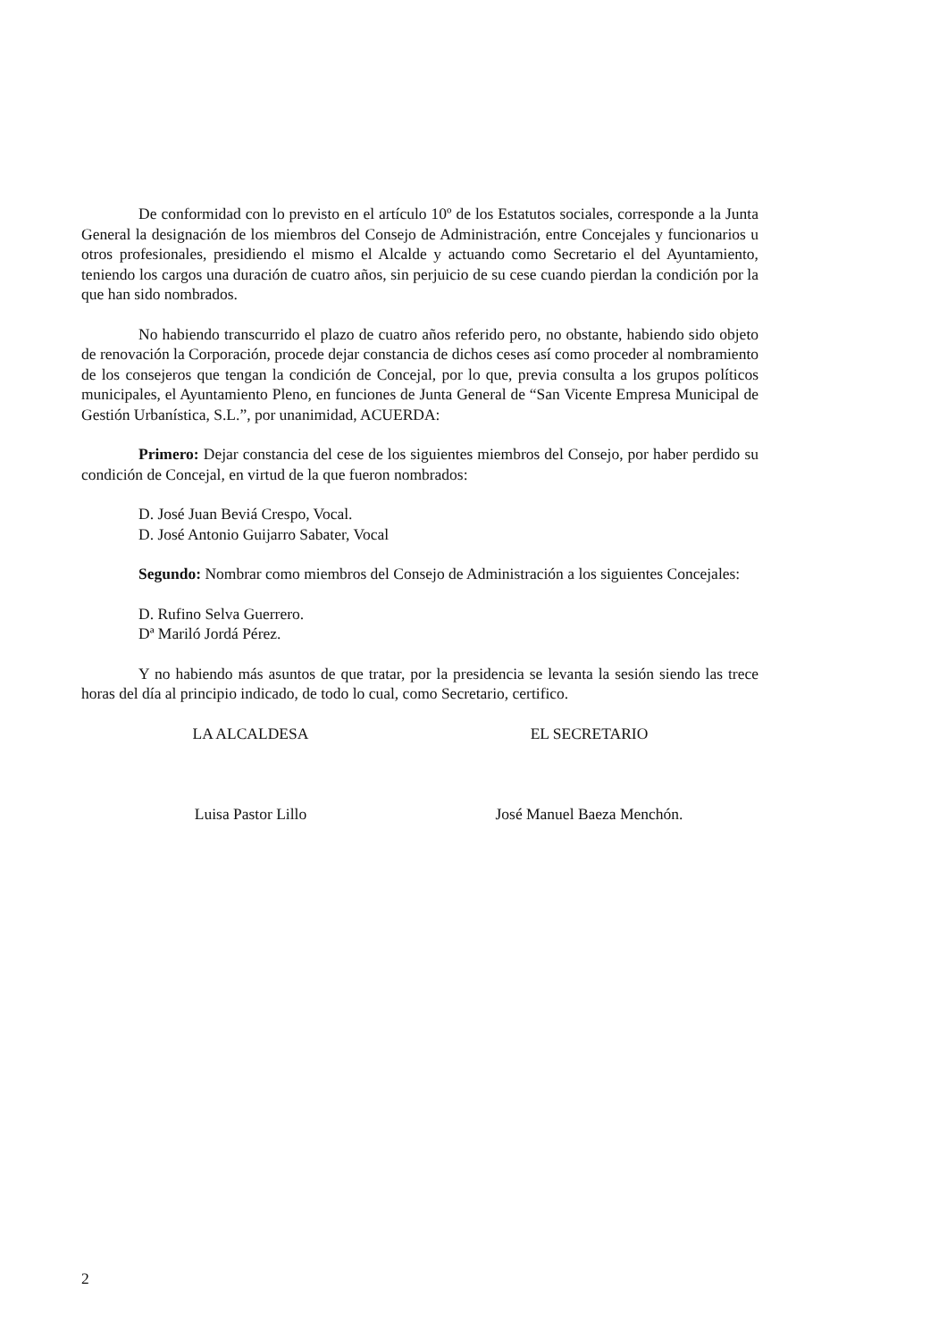De conformidad con lo previsto en el artículo 10º de los Estatutos sociales, corresponde a la Junta General la designación de los miembros del Consejo de Administración, entre Concejales y funcionarios u otros profesionales, presidiendo el mismo el Alcalde y actuando como Secretario el del Ayuntamiento, teniendo los cargos una duración de cuatro años, sin perjuicio de su cese cuando pierdan la condición por la que han sido nombrados.
No habiendo transcurrido el plazo de cuatro años referido pero, no obstante, habiendo sido objeto de renovación la Corporación, procede dejar constancia de dichos ceses así como proceder al nombramiento de los consejeros que tengan la condición de Concejal, por lo que, previa consulta a los grupos políticos municipales, el Ayuntamiento Pleno, en funciones de Junta General de “San Vicente Empresa Municipal de Gestión Urbanística, S.L.”, por unanimidad, ACUERDA:
Primero: Dejar constancia del cese de los siguientes miembros del Consejo, por haber perdido su condición de Concejal, en virtud de la que fueron nombrados:
D. José Juan Beviá Crespo, Vocal.
D. José Antonio Guijarro Sabater, Vocal
Segundo: Nombrar como miembros del Consejo de Administración a los siguientes Concejales:
D. Rufino Selva Guerrero.
Dª Mariló Jordá Pérez.
Y no habiendo más asuntos de que tratar, por la presidencia se levanta la sesión siendo las trece horas del día al principio indicado, de todo lo cual, como Secretario, certifico.
LA ALCALDESA EL SECRETARIO
Luisa Pastor Lillo José Manuel Baeza Menchón.
2